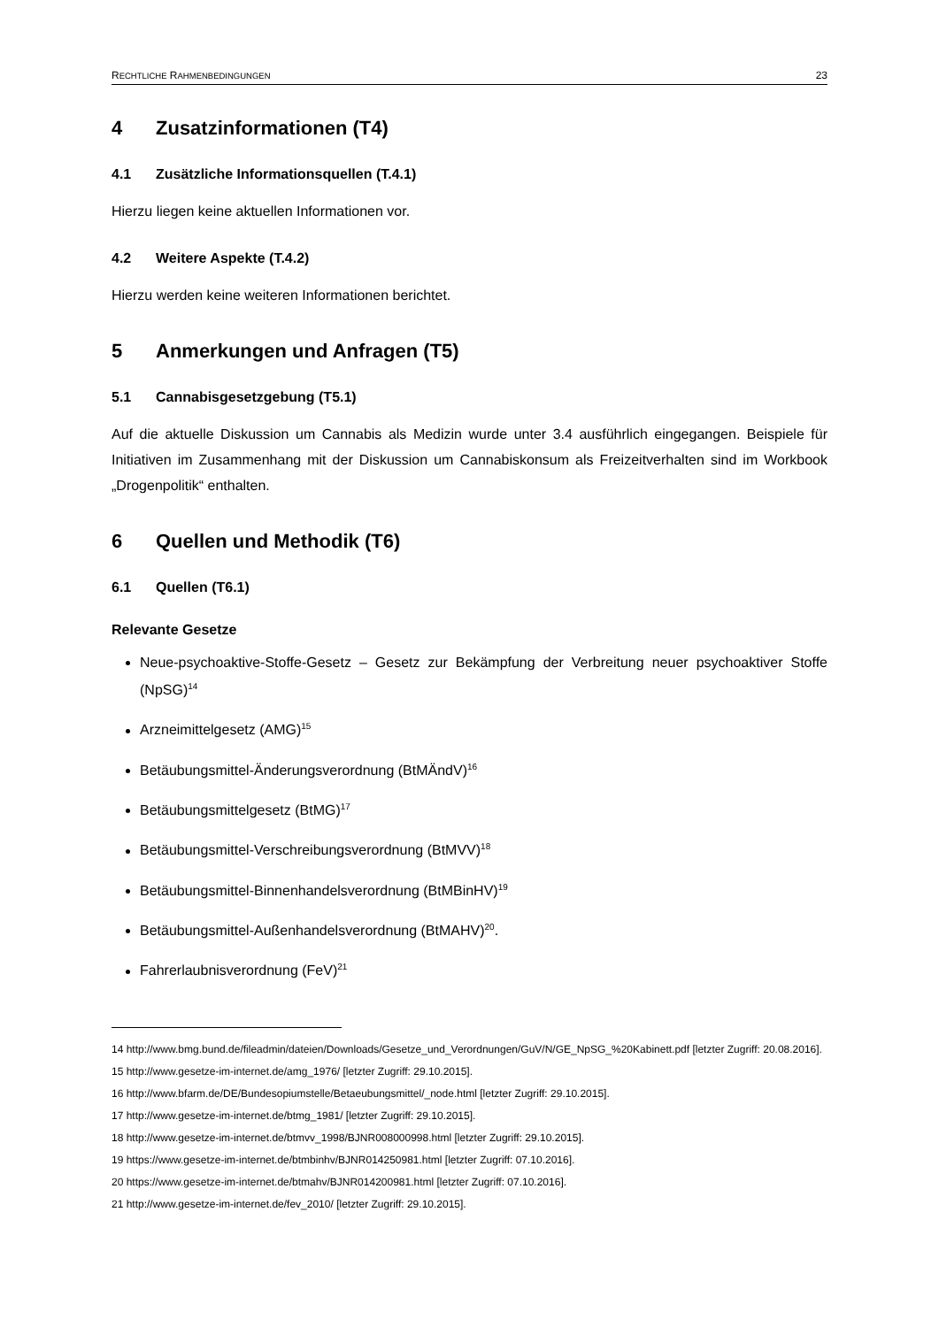RECHTLICHE RAHMENBEDINGUNGEN 23
4 Zusatzinformationen (T4)
4.1 Zusätzliche Informationsquellen (T.4.1)
Hierzu liegen keine aktuellen Informationen vor.
4.2 Weitere Aspekte (T.4.2)
Hierzu werden keine weiteren Informationen berichtet.
5 Anmerkungen und Anfragen (T5)
5.1 Cannabisgesetzgebung (T5.1)
Auf die aktuelle Diskussion um Cannabis als Medizin wurde unter 3.4 ausführlich eingegangen. Beispiele für Initiativen im Zusammenhang mit der Diskussion um Cannabiskonsum als Freizeitverhalten sind im Workbook „Drogenpolitik“ enthalten.
6 Quellen und Methodik (T6)
6.1 Quellen (T6.1)
Relevante Gesetze
Neue-psychoaktive-Stoffe-Gesetz – Gesetz zur Bekämpfung der Verbreitung neuer psychoaktiver Stoffe (NpSG)<sup>14</sup>
Arzneimittelgesetz (AMG)<sup>15</sup>
Betäubungsmittel-Änderungsverordnung (BtMÄndV)<sup>16</sup>
Betäubungsmittelgesetz (BtMG)<sup>17</sup>
Betäubungsmittel-Verschreibungsverordnung (BtMVV)<sup>18</sup>
Betäubungsmittel-Binnenhandelsverordnung (BtMBinHV)<sup>19</sup>
Betäubungsmittel-Außenhandelsverordnung (BtMAHV)<sup>20</sup>.
Fahrerlaubnisverordnung (FeV)<sup>21</sup>
14 http://www.bmg.bund.de/fileadmin/dateien/Downloads/Gesetze_und_Verordnungen/GuV/N/GE_NpSG_%20Kabinett.pdf [letzter Zugriff: 20.08.2016].
15 http://www.gesetze-im-internet.de/amg_1976/ [letzter Zugriff: 29.10.2015].
16 http://www.bfarm.de/DE/Bundesopiumstelle/Betaeubungsmittel/_node.html [letzter Zugriff: 29.10.2015].
17 http://www.gesetze-im-internet.de/btmg_1981/ [letzter Zugriff: 29.10.2015].
18 http://www.gesetze-im-internet.de/btmvv_1998/BJNR008000998.html [letzter Zugriff: 29.10.2015].
19 https://www.gesetze-im-internet.de/btmbinhv/BJNR014250981.html [letzter Zugriff: 07.10.2016].
20 https://www.gesetze-im-internet.de/btmahv/BJNR014200981.html [letzter Zugriff: 07.10.2016].
21 http://www.gesetze-im-internet.de/fev_2010/ [letzter Zugriff: 29.10.2015].